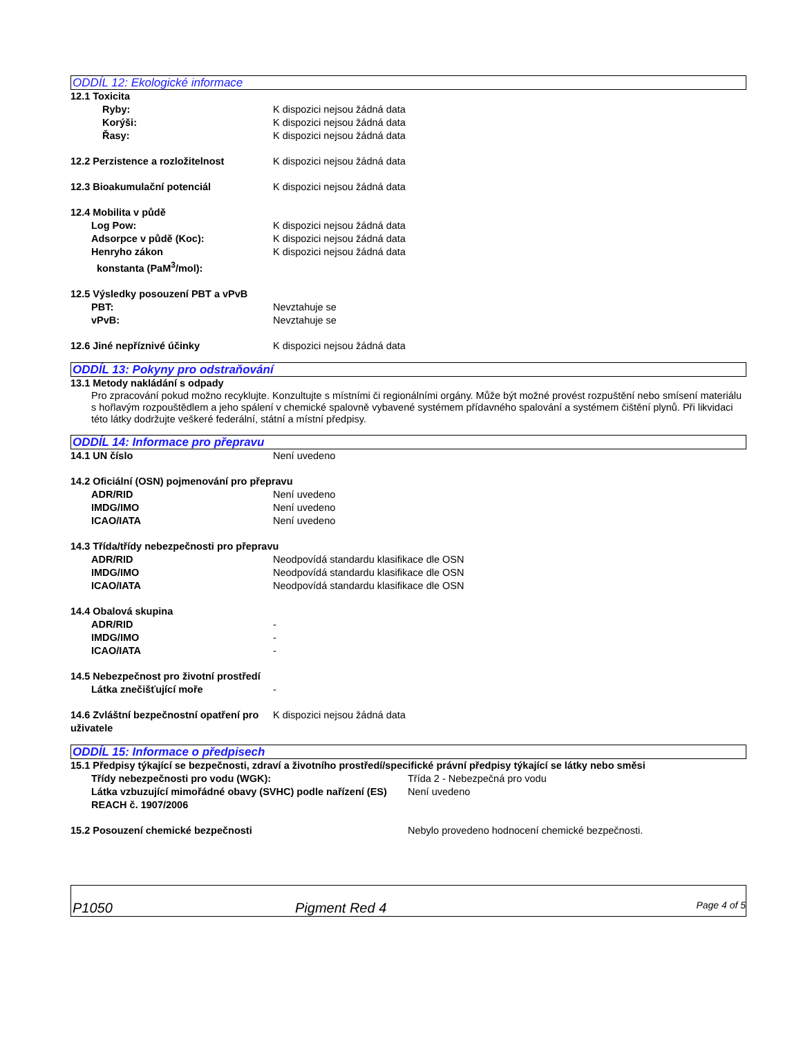ODDÍL 12: Ekologické informace
12.1 Toxicita
Ryby: K dispozici nejsou žádná data
Korýši: K dispozici nejsou žádná data
Řasy: K dispozici nejsou žádná data
12.2 Perzistence a rozložitelnost K dispozici nejsou žádná data
12.3 Bioakumulační potenciál K dispozici nejsou žádná data
12.4 Mobilita v půdě
Log Pow: K dispozici nejsou žádná data
Adsorpce v půdě (Koc): K dispozici nejsou žádná data
Henryho zákon
konstanta (PaM<sup>3</sup>/mol):
K dispozici nejsou žádná data
12.5 Výsledky posouzení PBT a vPvB
PBT: Nevztahuje se
vPvB: Nevztahuje se
12.6 Jiné nepříznivé účinky K dispozici nejsou žádná data
ODDÍL 13: Pokyny pro odstraňování
13.1 Metody nakládání s odpady
Pro zpracování pokud možno recyklujte. Konzultujte s místními či regionálními orgány. Může být možné provést rozpuštění nebo smísení materiálu s hořlavým rozpouštědlem a jeho spálení v chemické spalovně vybavené systémem přídavného spalování a systémem čištění plynů. Při likvidaci této látky dodržujte veškeré federální, státní a místní předpisy.
ODDÍL 14: Informace pro přepravu
14.1 UN číslo Není uvedeno
14.2 Oficiální (OSN) pojmenování pro přepravu
ADR/RID Není uvedeno
IMDG/IMO Není uvedeno
ICAO/IATA Není uvedeno
14.3 Třída/třídy nebezpečnosti pro přepravu
ADR/RID Neodpovídá standardu klasifikace dle OSN
IMDG/IMO Neodpovídá standardu klasifikace dle OSN
ICAO/IATA Neodpovídá standardu klasifikace dle OSN
14.4 Obalová skupina
ADR/RID -
IMDG/IMO -
ICAO/IATA -
14.5 Nebezpečnost pro životní prostředí
Látka znečišťující moře -
14.6 Zvláštní bezpečnostní opatření pro uživatele
K dispozici nejsou žádná data
ODDÍL 15: Informace o předpisech
15.1 Předpisy týkající se bezpečnosti, zdraví a životního prostředí/specifické právní předpisy týkající se látky nebo směsi
Třídy nebezpečnosti pro vodu (WGK): Třída 2 - Nebezpečná pro vodu
Látka vzbuzující mimořádné obavy (SVHC) podle nařízení (ES) REACH č. 1907/2006
Není uvedeno
15.2 Posouzení chemické bezpečnosti Nebylo provedeno hodnocení chemické bezpečnosti.
P1050 Pigment Red 4 Page 4 of 5